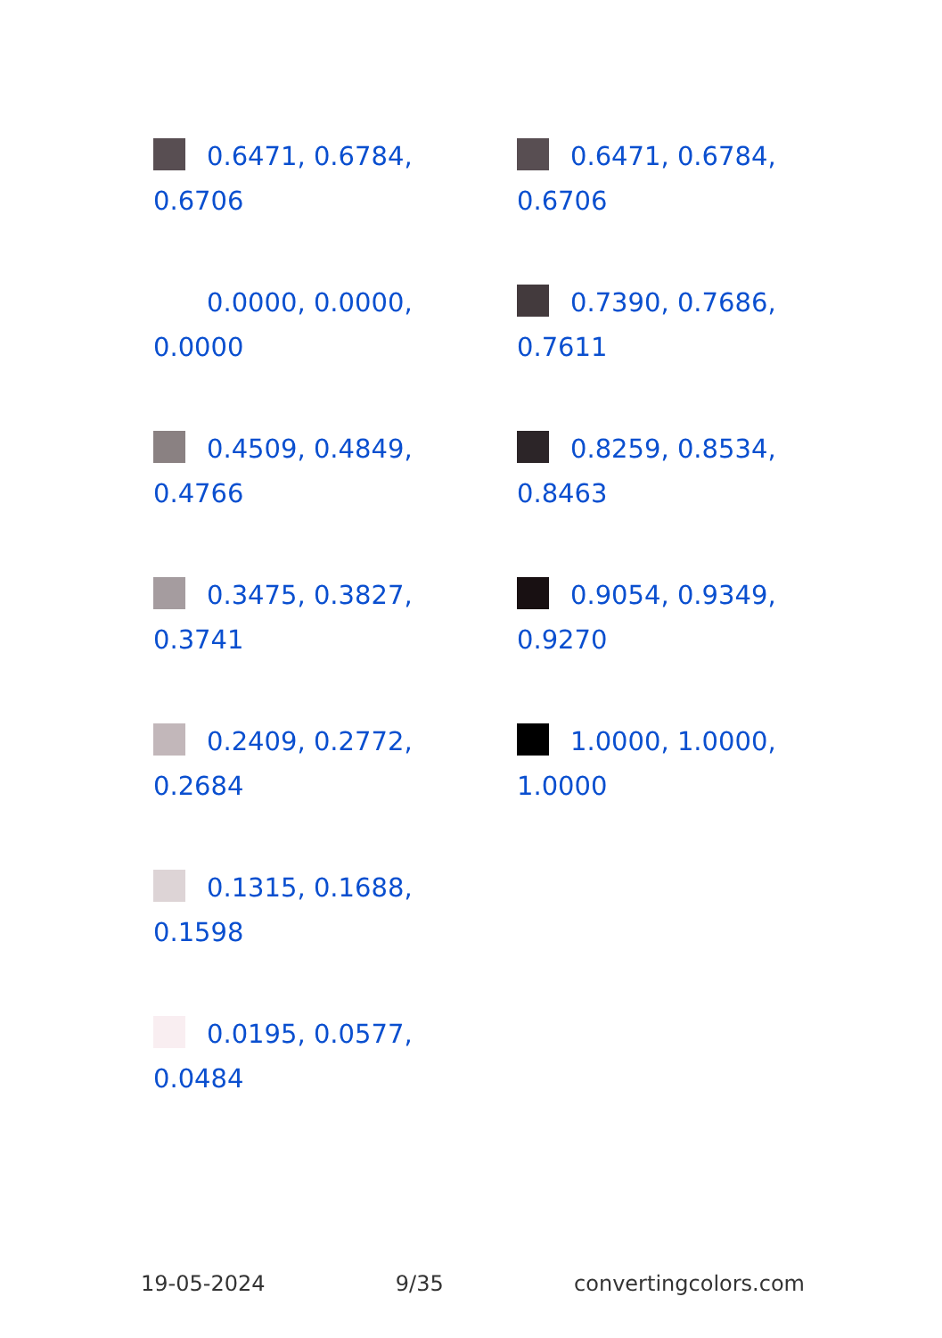0.6471, 0.6784, 0.6706
0.0000, 0.0000, 0.0000
0.4509, 0.4849, 0.4766
0.3475, 0.3827, 0.3741
0.2409, 0.2772, 0.2684
0.1315, 0.1688, 0.1598
0.0195, 0.0577, 0.0484
0.6471, 0.6784, 0.6706
0.7390, 0.7686, 0.7611
0.8259, 0.8534, 0.8463
0.9054, 0.9349, 0.9270
1.0000, 1.0000, 1.0000
19-05-2024 9/35 convertingcolors.com